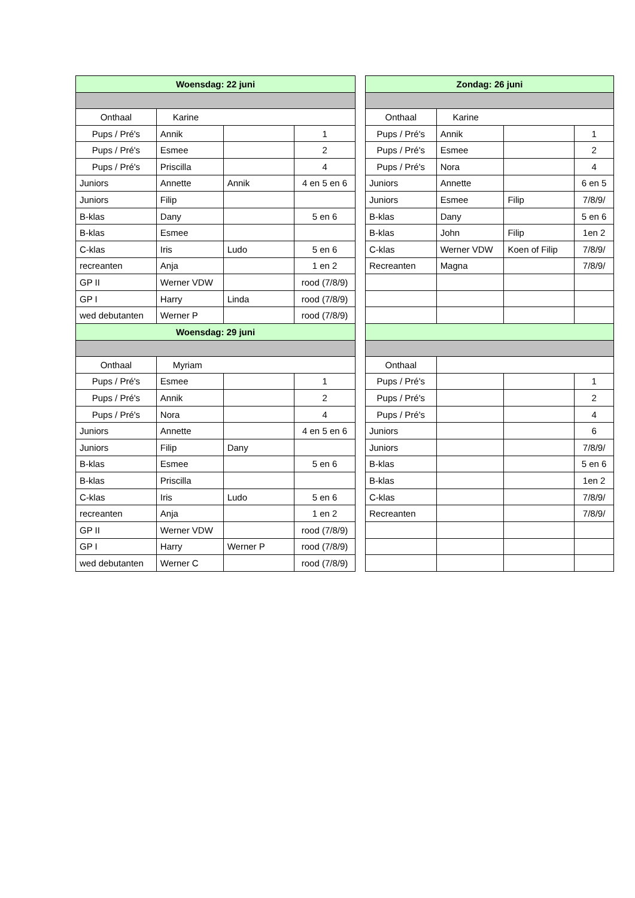| Woensdag: 22 juni | | | |
| --- | --- | --- | --- |
| Onthaal | Karine | | |
| Pups / Pré's | Annik | | 1 |
| Pups / Pré's | Esmee | | 2 |
| Pups / Pré's | Priscilla | | 4 |
| Juniors | Annette | Annik | 4 en 5 en 6 |
| Juniors | Filip | | |
| B-klas | Dany | | 5 en 6 |
| B-klas | Esmee | | |
| C-klas | Iris | Ludo | 5 en 6 |
| recreanten | Anja | | 1 en 2 |
| GP II | Werner VDW | | rood (7/8/9) |
| GP I | Harry | Linda | rood (7/8/9) |
| wed debutanten | Werner P | | rood (7/8/9) |
| Woensdag: 29 juni | | | |
| Onthaal | Myriam | | |
| Pups / Pré's | Esmee | | 1 |
| Pups / Pré's | Annik | | 2 |
| Pups / Pré's | Nora | | 4 |
| Juniors | Annette | | 4 en 5 en 6 |
| Juniors | Filip | Dany | |
| B-klas | Esmee | | 5 en 6 |
| B-klas | Priscilla | | |
| C-klas | Iris | Ludo | 5 en 6 |
| recreanten | Anja | | 1 en 2 |
| GP II | Werner VDW | | rood (7/8/9) |
| GP I | Harry | Werner P | rood (7/8/9) |
| wed debutanten | Werner C | | rood (7/8/9) |
| Zondag: 26 juni | | | |
| --- | --- | --- | --- |
| Onthaal | Karine | | |
| Pups / Pré's | Annik | | 1 |
| Pups / Pré's | Esmee | | 2 |
| Pups / Pré's | Nora | | 4 |
| Juniors | Annette | | 6 en 5 |
| Juniors | Esmee | Filip | 7/8/9/ |
| B-klas | Dany | | 5 en 6 |
| B-klas | John | Filip | 1en 2 |
| C-klas | Werner VDW | Koen of Filip | 7/8/9/ |
| Recreanten | Magna | | 7/8/9/ |
| Onthaal | | | |
| Pups / Pré's | | | 1 |
| Pups / Pré's | | | 2 |
| Pups / Pré's | | | 4 |
| Juniors | | | 6 |
| Juniors | | | 7/8/9/ |
| B-klas | | | 5 en 6 |
| B-klas | | | 1en 2 |
| C-klas | | | 7/8/9/ |
| Recreanten | | | 7/8/9/ |